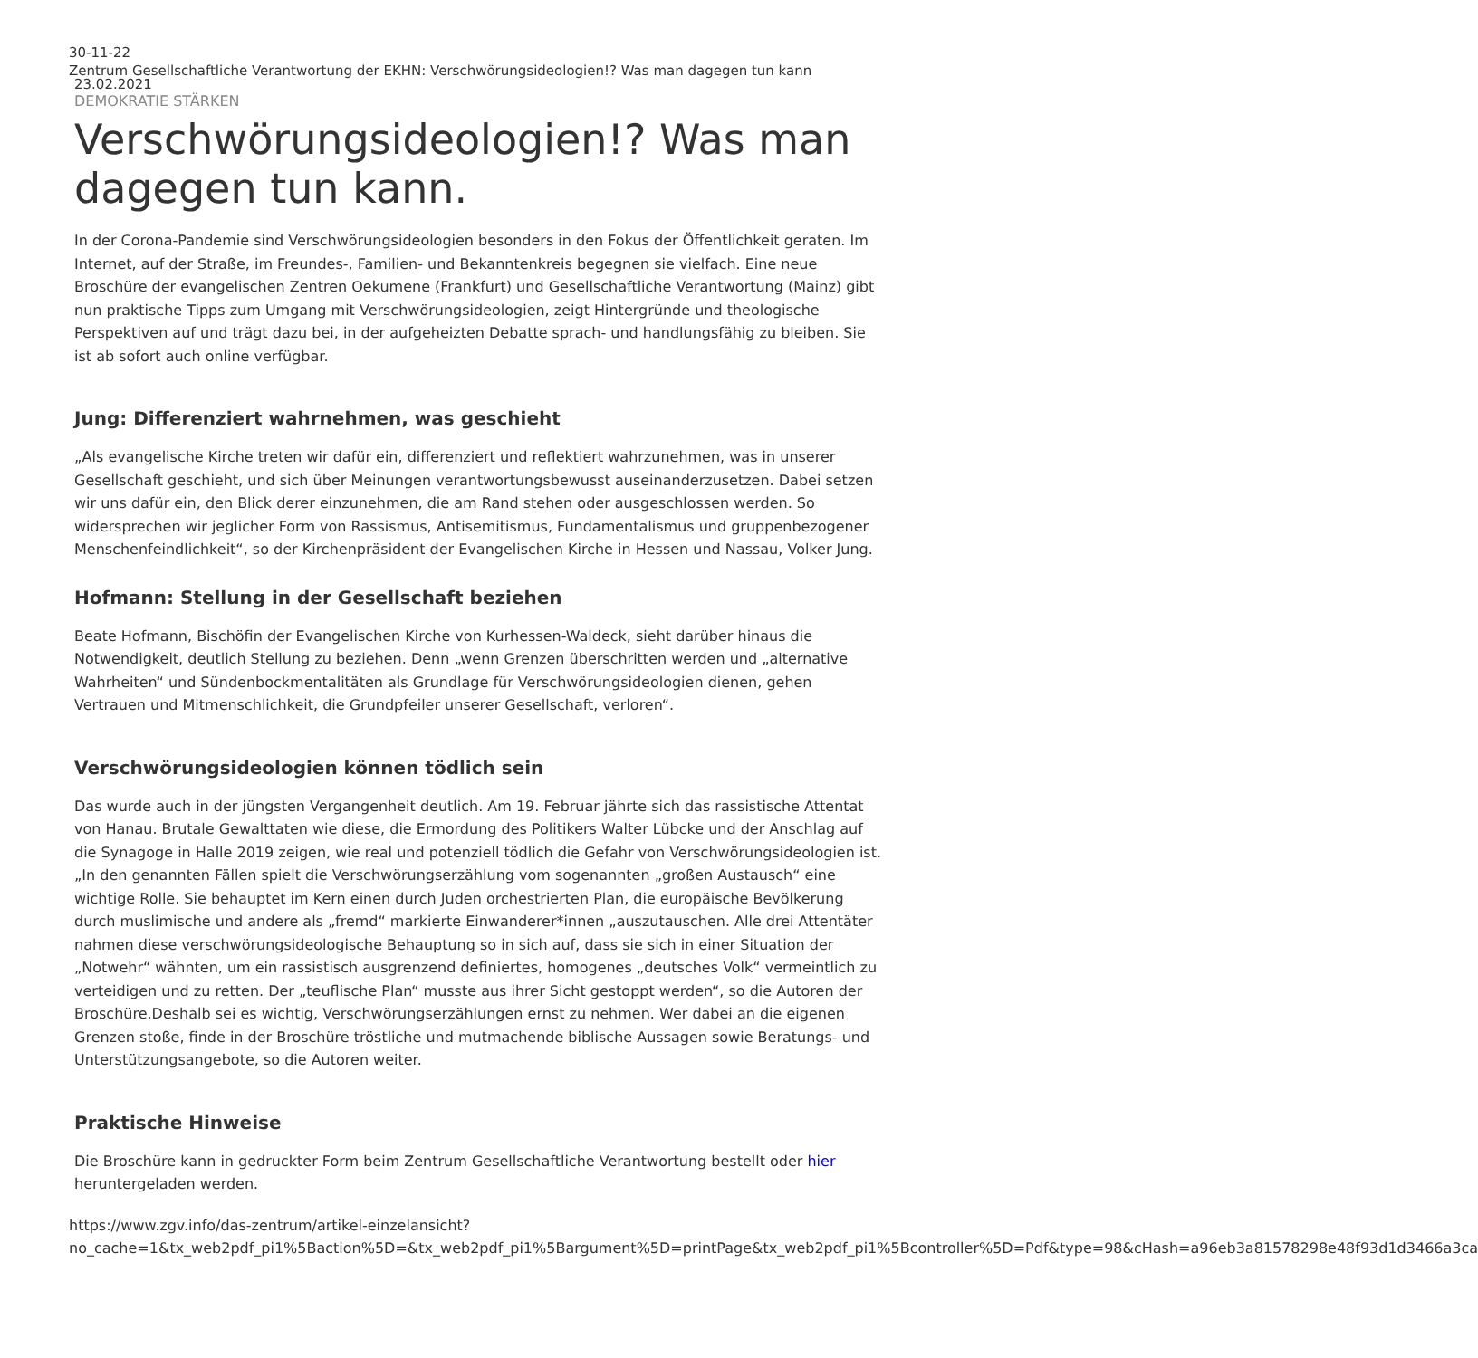30-11-22
Zentrum Gesellschaftliche Verantwortung der EKHN: Verschwörungsideologien!? Was man dagegen tun kann
23.02.2021
DEMOKRATIE STÄRKEN
Verschwörungsideologien!? Was man dagegen tun kann.
In der Corona-Pandemie sind Verschwörungsideologien besonders in den Fokus der Öffentlichkeit geraten. Im Internet, auf der Straße, im Freundes-, Familien- und Bekanntenkreis begegnen sie vielfach. Eine neue Broschüre der evangelischen Zentren Oekumene (Frankfurt) und Gesellschaftliche Verantwortung (Mainz) gibt nun praktische Tipps zum Umgang mit Verschwörungsideologien, zeigt Hintergründe und theologische Perspektiven auf und trägt dazu bei, in der aufgeheizten Debatte sprach- und handlungsfähig zu bleiben. Sie ist ab sofort auch online verfügbar.
Jung: Differenziert wahrnehmen, was geschieht
„Als evangelische Kirche treten wir dafür ein, differenziert und reflektiert wahrzunehmen, was in unserer Gesellschaft geschieht, und sich über Meinungen verantwortungsbewusst auseinanderzusetzen. Dabei setzen wir uns dafür ein, den Blick derer einzunehmen, die am Rand stehen oder ausgeschlossen werden. So widersprechen wir jeglicher Form von Rassismus, Antisemitismus, Fundamentalismus und gruppenbezogener Menschenfeindlichkeit“, so der Kirchenpräsident der Evangelischen Kirche in Hessen und Nassau, Volker Jung.
Hofmann: Stellung in der Gesellschaft beziehen
Beate Hofmann, Bischöfin der Evangelischen Kirche von Kurhessen-Waldeck, sieht darüber hinaus die Notwendigkeit, deutlich Stellung zu beziehen. Denn „wenn Grenzen überschritten werden und „alternative Wahrheiten“ und Sündenbockmentalitäten als Grundlage für Verschwörungsideologien dienen, gehen Vertrauen und Mitmenschlichkeit, die Grundpfeiler unserer Gesellschaft, verloren“.
Verschwörungsideologien können tödlich sein
Das wurde auch in der jüngsten Vergangenheit deutlich. Am 19. Februar jährte sich das rassistische Attentat von Hanau. Brutale Gewalttaten wie diese, die Ermordung des Politikers Walter Lübcke und der Anschlag auf die Synagoge in Halle 2019 zeigen, wie real und potenziell tödlich die Gefahr von Verschwörungsideologien ist.
„In den genannten Fällen spielt die Verschwörungserzählung vom sogenannten „großen Austausch“ eine wichtige Rolle. Sie behauptet im Kern einen durch Juden orchestrierten Plan, die europäische Bevölkerung durch muslimische und andere als „fremd“ markierte Einwanderer*innen „auszutauschen. Alle drei Attentäter nahmen diese verschwörungsideologische Behauptung so in sich auf, dass sie sich in einer Situation der „Notwehr“ wähnten, um ein rassistisch ausgrenzend definiertes, homogenes „deutsches Volk“ vermeintlich zu verteidigen und zu retten. Der „teuflische Plan“ musste aus ihrer Sicht gestoppt werden“, so die Autoren der Broschüre.Deshalb sei es wichtig, Verschwörungserzählungen ernst zu nehmen. Wer dabei an die eigenen Grenzen stoße, finde in der Broschüre tröstliche und mutmachende biblische Aussagen sowie Beratungs- und Unterstützungsangebote, so die Autoren weiter.
Praktische Hinweise
Die Broschüre kann in gedruckter Form beim Zentrum Gesellschaftliche Verantwortung bestellt oder hier heruntergeladen werden.
https://www.zgv.info/das-zentrum/artikel-einzelansicht?no_cache=1&tx_web2pdf_pi1%5Baction%5D=&tx_web2pdf_pi1%5Bargument%5D=printPage&tx_web2pdf_pi1%5Bcontroller%5D=Pdf&type=98&cHash=a96eb3a81578298e48f93d1d3466a3ca